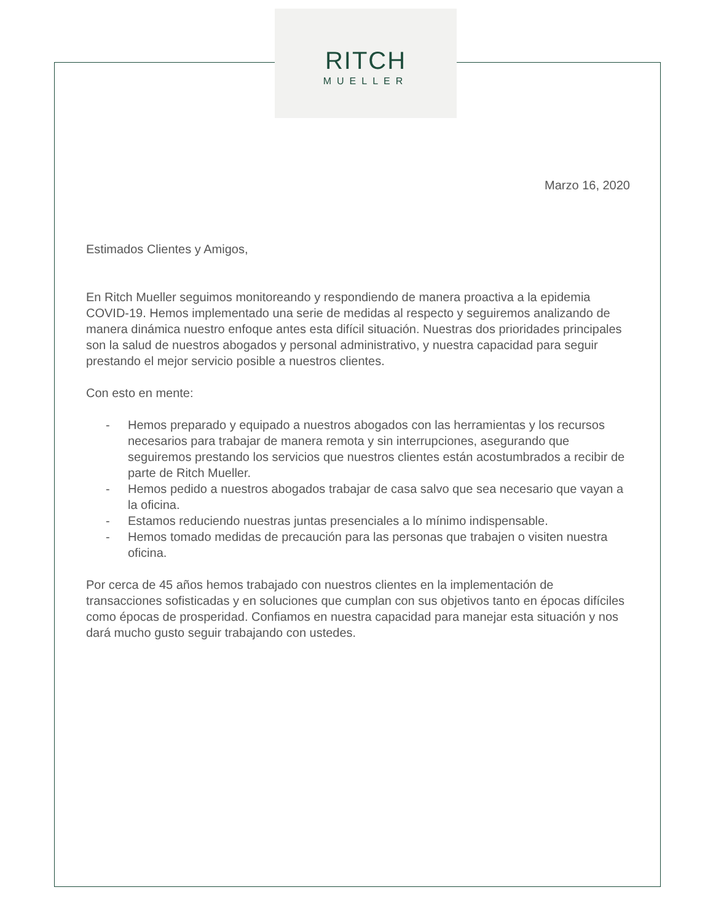RITCH
MUELLER
Marzo 16, 2020
Estimados Clientes y Amigos,
En Ritch Mueller seguimos monitoreando y respondiendo de manera proactiva a la epidemia COVID-19. Hemos implementado una serie de medidas al respecto y seguiremos analizando de manera dinámica nuestro enfoque antes esta difícil situación. Nuestras dos prioridades principales son la salud de nuestros abogados y personal administrativo, y nuestra capacidad para seguir prestando el mejor servicio posible a nuestros clientes.
Con esto en mente:
- Hemos preparado y equipado a nuestros abogados con las herramientas y los recursos necesarios para trabajar de manera remota y sin interrupciones, asegurando que seguiremos prestando los servicios que nuestros clientes están acostumbrados a recibir de parte de Ritch Mueller.
- Hemos pedido a nuestros abogados trabajar de casa salvo que sea necesario que vayan a la oficina.
- Estamos reduciendo nuestras juntas presenciales a lo mínimo indispensable.
- Hemos tomado medidas de precaución para las personas que trabajen o visiten nuestra oficina.
Por cerca de 45 años hemos trabajado con nuestros clientes en la implementación de transacciones sofisticadas y en soluciones que cumplan con sus objetivos tanto en épocas difíciles como épocas de prosperidad. Confiamos en nuestra capacidad para manejar esta situación y nos dará mucho gusto seguir trabajando con ustedes.